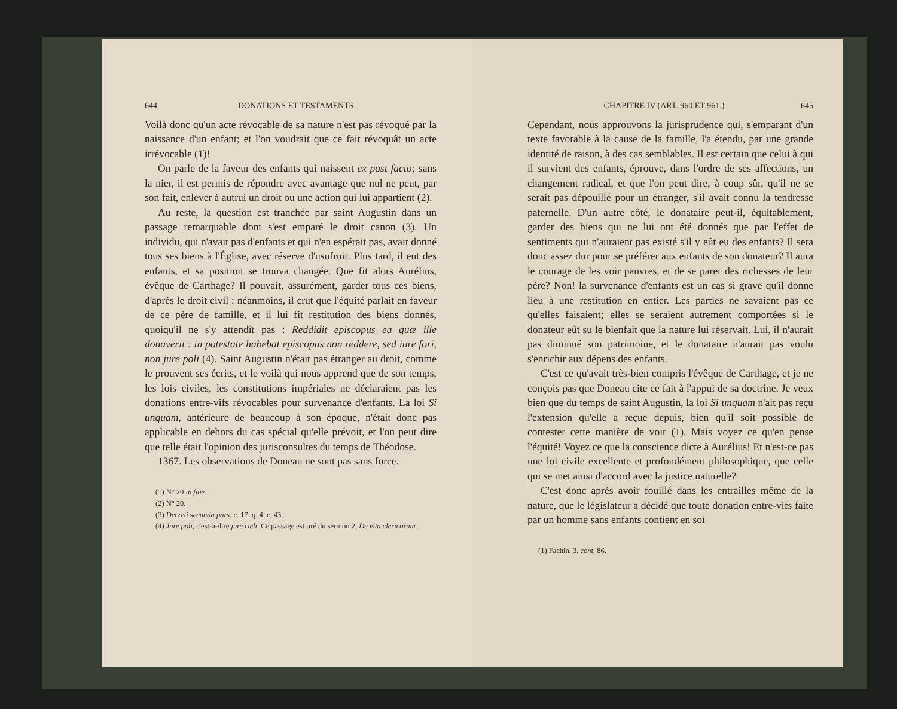644 DONATIONS ET TESTAMENTS.
Voilà donc qu'un acte révocable de sa nature n'est pas révoqué par la naissance d'un enfant; et l'on voudrait que ce fait révoquât un acte irrévocable (1)!
On parle de la faveur des enfants qui naissent ex post facto; sans la nier, il est permis de répondre avec avantage que nul ne peut, par son fait, enlever à autrui un droit ou une action qui lui appartient (2).
Au reste, la question est tranchée par saint Augustin dans un passage remarquable dont s'est emparé le droit canon (3). Un individu, qui n'avait pas d'enfants et qui n'en espérait pas, avait donné tous ses biens à l'Église, avec réserve d'usufruit. Plus tard, il eut des enfants, et sa position se trouva changée. Que fit alors Aurélius, évêque de Carthage? Il pouvait, assurément, garder tous ces biens, d'après le droit civil : néanmoins, il crut que l'équité parlait en faveur de ce père de famille, et il lui fit restitution des biens donnés, quoiqu'il ne s'y attendît pas : Reddidit episcopus ea quæ ille donaverit : in potestate habebat episcopus non reddere, sed iure fori, non jure poli (4). Saint Augustin n'était pas étranger au droit, comme le prouvent ses écrits, et le voilà qui nous apprend que de son temps, les lois civiles, les constitutions impériales ne déclaraient pas les donations entre-vifs révocables pour survenance d'enfants. La loi Si unquàm, antérieure de beaucoup à son époque, n'était donc pas applicable en dehors du cas spécial qu'elle prévoit, et l'on peut dire que telle était l'opinion des jurisconsultes du temps de Théodose.
1367. Les observations de Doneau ne sont pas sans force.
(1) N° 20 in fine.
(2) N° 20.
(3) Decreti secunda pars, c. 17, q. 4, c. 43.
(4) Jure poli, c'est-à-dire jure cœli. Ce passage est tiré du sermon 2, De vita clericorum.
CHAPITRE IV (ART. 960 ET 961.) 645
Cependant, nous approuvons la jurisprudence qui, s'emparant d'un texte favorable à la cause de la famille, l'a étendu, par une grande identité de raison, à des cas semblables. Il est certain que celui à qui il survient des enfants, éprouve, dans l'ordre de ses affections, un changement radical, et que l'on peut dire, à coup sûr, qu'il ne se serait pas dépouillé pour un étranger, s'il avait connu la tendresse paternelle. D'un autre côté, le donataire peut-il, équitablement, garder des biens qui ne lui ont été donnés que par l'effet de sentiments qui n'auraient pas existé s'il y eût eu des enfants? Il sera donc assez dur pour se préférer aux enfants de son donateur? Il aura le courage de les voir pauvres, et de se parer des richesses de leur père? Non! la survenance d'enfants est un cas si grave qu'il donne lieu à une restitution en entier. Les parties ne savaient pas ce qu'elles faisaient; elles se seraient autrement comportées si le donateur eût su le bienfait que la nature lui réservait. Lui, il n'aurait pas diminué son patrimoine, et le donataire n'aurait pas voulu s'enrichir aux dépens des enfants.
C'est ce qu'avait très-bien compris l'évêque de Carthage, et je ne conçois pas que Doneau cite ce fait à l'appui de sa doctrine. Je veux bien que du temps de saint Augustin, la loi Si unquam n'ait pas reçu l'extension qu'elle a reçue depuis, bien qu'il soit possible de contester cette manière de voir (1). Mais voyez ce qu'en pense l'équité! Voyez ce que la conscience dicte à Aurélius! Et n'est-ce pas une loi civile excellente et profondément philosophique, que celle qui se met ainsi d'accord avec la justice naturelle?
C'est donc après avoir fouillé dans les entrailles même de la nature, que le législateur a décidé que toute donation entre-vifs faite par un homme sans enfants contient en soi
(1) Fachin, 3, cont. 86.